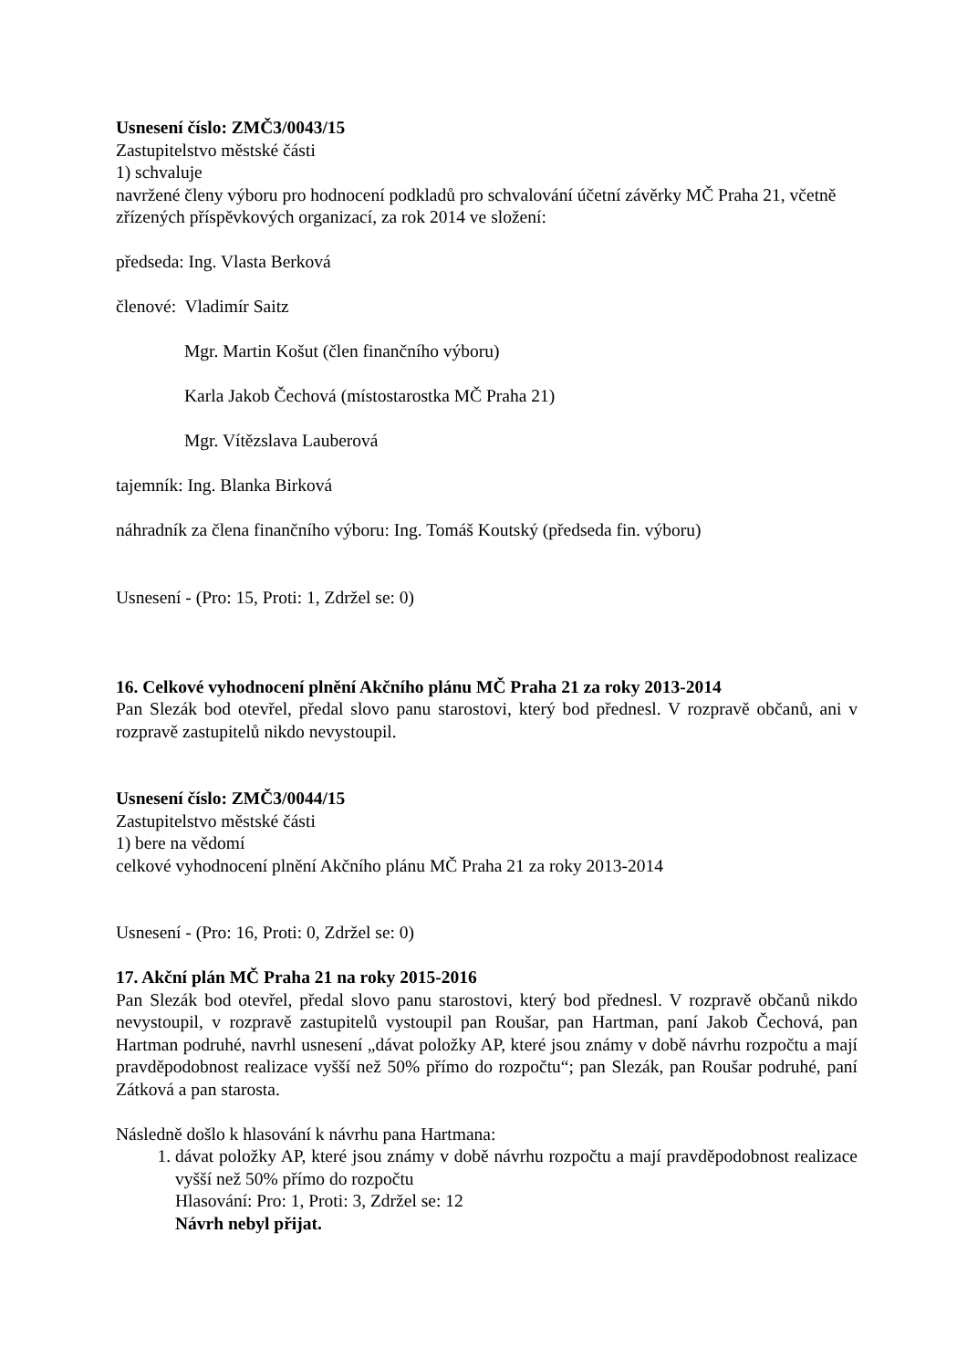Usnesení číslo: ZMČ3/0043/15
Zastupitelstvo městské části
1) schvaluje
navržené členy výboru pro hodnocení podkladů pro schvalování účetní závěrky MČ Praha 21, včetně zřízených příspěvkových organizací, za rok 2014 ve složení:
předseda: Ing. Vlasta Berková
členové: Vladimír Saitz
Mgr. Martin Košut (člen finančního výboru)
Karla Jakob Čechová (místostarostka MČ Praha 21)
Mgr. Vítězslava Lauberová
tajemník: Ing. Blanka Birková
náhradník za člena finančního výboru: Ing. Tomáš Koutský (předseda fin. výboru)
Usnesení - (Pro: 15, Proti: 1, Zdržel se: 0)
16. Celkové vyhodnocení plnění Akčního plánu MČ Praha 21 za roky 2013-2014
Pan Slezák bod otevřel, předal slovo panu starostovi, který bod přednesl. V rozpravě občanů, ani v rozpravě zastupitelů nikdo nevystoupil.
Usnesení číslo: ZMČ3/0044/15
Zastupitelstvo městské části
1) bere na vědomí
celkové vyhodnocení plnění Akčního plánu MČ Praha 21 za roky 2013-2014
Usnesení - (Pro: 16, Proti: 0, Zdržel se: 0)
17. Akční plán MČ Praha 21 na roky 2015-2016
Pan Slezák bod otevřel, předal slovo panu starostovi, který bod přednesl. V rozpravě občanů nikdo nevystoupil, v rozpravě zastupitelů vystoupil pan Roušar, pan Hartman, paní Jakob Čechová, pan Hartman podruhé, navrhl usnesení „dávat položky AP, které jsou známy v době návrhu rozpočtu a mají pravděpodobnost realizace vyšší než 50% přímo do rozpočtu“; pan Slezák, pan Roušar podruhé, paní Zátková a pan starosta.
Následně došlo k hlasování k návrhu pana Hartmana:
1. dávat položky AP, které jsou známy v době návrhu rozpočtu a mají pravděpodobnost realizace vyšší než 50% přímo do rozpočtu
Hlasování: Pro: 1, Proti: 3, Zdržel se: 12
Návrh nebyl přijat.